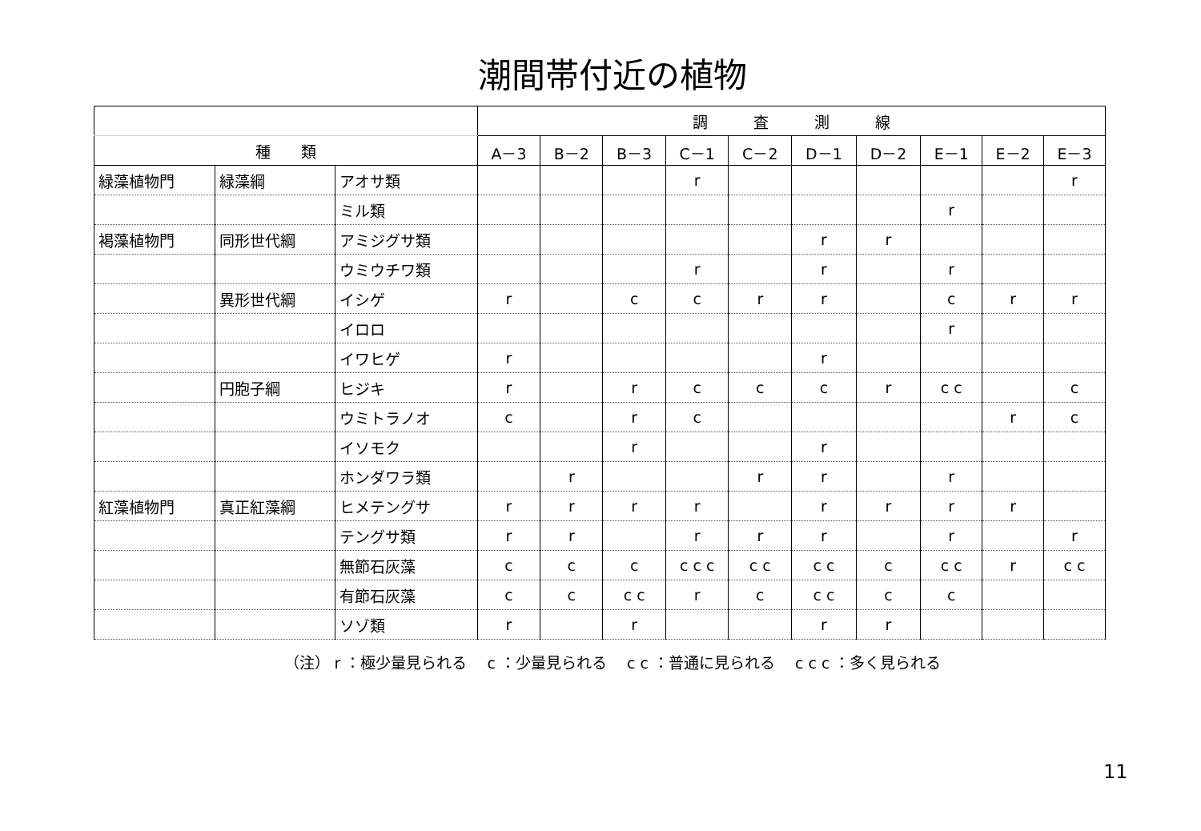潮間帯付近の植物
| | | | 調 査 測 線 | | | | | | | | | |
| --- | --- | --- | --- | --- | --- | --- | --- | --- | --- | --- | --- | --- |
| 種 類 | | | A－3 | B－2 | B－3 | C－1 | C－2 | D－1 | D－2 | E－1 | E－2 | E－3 |
| 緑藻植物門 | 緑藻綱 | アオサ類 | | | | r | | | | | | r |
| | | ミル類 | | | | | | | | r | | |
| 褐藻植物門 | 同形世代綱 | アミジグサ類 | | | | | | r | r | | | |
| | | ウミウチワ類 | | | | r | | r | | r | | |
| | 異形世代綱 | イシゲ | r | | c | c | r | r | | c | r | r |
| | | イロロ | | | | | | | | r | | |
| | | イワヒゲ | r | | | | | r | | | | |
| | 円胞子綱 | ヒジキ | r | | r | c | c | c | r | c c | | c |
| | | ウミトラノオ | c | | r | c | | | | | r | c |
| | | イソモク | | | r | | | r | | | | |
| | | ホンダワラ類 | | r | | | r | r | | r | | |
| 紅藻植物門 | 真正紅藻綱 | ヒメテングサ | r | r | r | r | | r | r | r | r | |
| | | テングサ類 | r | r | | r | r | r | | r | | r |
| | | 無節石灰藻 | c | c | c | c c c | c c | c c | c | c c | r | c c |
| | | 有節石灰藻 | c | c | c c | r | c | c c | c | c | | |
| | | ソゾ類 | r | | r | | | r | r | | | |
（注） r ：極少量見られる　 c ：少量見られる　 c c ：普通に見られる　 c c c ：多く見られる
11